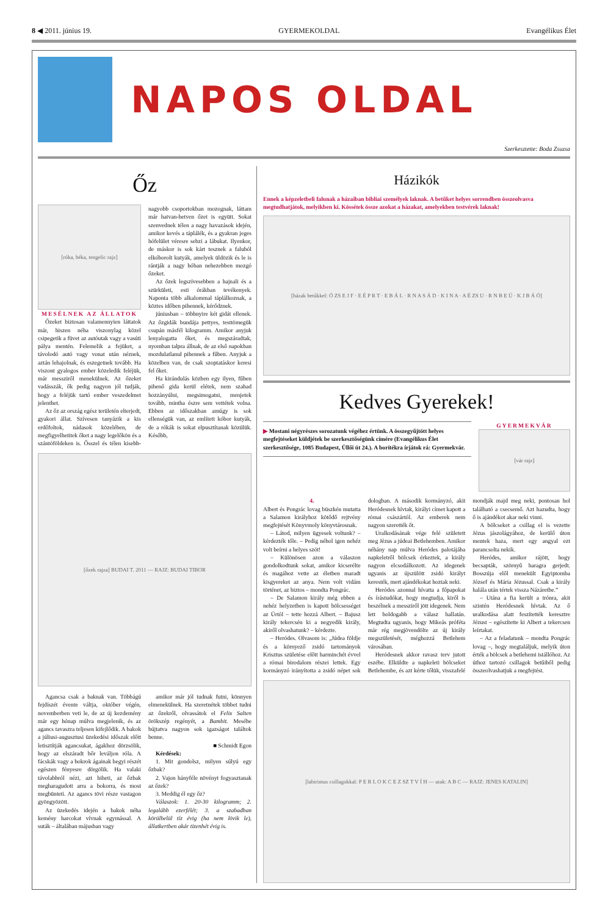8 ◀ 2011. június 19. GYERMEKOLDAL Evangélikus Élet
NAPOS OLDAL
Szerkesztette: Boda Zsuzsa
Őz
[róka, béka, tengelic rajz]
MESÉLNEK AZ ÁLLATOK
Őzeket biztosan valamennyien láttatok már, hiszen néha viszonylag közel csipegetik a füvet az autóutak vagy a vasúti pálya mentén. Felemelik a fejüket, a távolodó autó vagy vonat után néznek, aztán lehajolnak, és eszegetnek tovább. Ha viszont gyalogos ember közeledik feléjük, már messziről menekülnek. Az őzeket vadásszák, ők pedig nagyon jól tudják, hogy a feléjük tartó ember veszedelmet jelenthet.
Az őz az ország egész területén elterjedt, gyakori állat. Szívesen tanyázik a kis erdőfoltok, nádasok közelében, de megfigyelhetitek őket a nagy legelőkön és a szántóföldeken is. Ősszel és télen kisebb-nagyobb csoportokban mozognak, láttam már hatvan-hetven őzet is együtt. Sokat szenvednek télen a nagy havazások idején, amikor kevés a táplálék, és a gyakran jeges hófelület véresre sebzi a lábukat. Ilyenkor, de máskor is sok kárt tesznek a faluból elkóborolt kutyák, amelyek üldözik és le is rántják a nagy hóban nehezebben mozgó őzeket.
Az őzek legszívesebben a hajnali és a szürkületi, esti órákban tevékenyek. Naponta több alkalommal táplálkoznak, a köztes időben pihennek, kérődznek.
júniusban – többnyire két gidát ellenek. Az őzgidák bundája pettyes, testtömegük csupán másfél kilogramm. Amikor anyjuk lenyalogatta őket, és megszáradtak, nyomban talpra állnak, de az első napokban mozdulatlanul pihennek a fűben. Anyjuk a közelben van, de csak szoptatáskor keresi fel őket.
Ha kirándulás közben egy ilyen, fűben pihenő gida kerül elétek, nem szabad hozzányúlni, megsimogatni, menjetek tovább, mintha észre sem vettétek volna. Ebben az időszakban amúgy is sok ellenségük van, az említett kóbor kutyák, de a rókák is sokat elpusztítanak közülük. Később,
[őzek rajza] BUDAI T. 2011 — RAJZ: BUDAI TIBOR
Agancsa csak a baknak van. Többágú fejdíszét évente váltja, október végén, novemberben veti le, de az új kezdemény már egy hónap múlva megjelenik, és az agancs tavaszra teljesen kifejlődik. A bakok a júliusi-augusztusi üzekedési időszak előtt letisztítják agancsukat, ágakhoz dörzsölik, hogy az elszáradt bőr leváljon róla. A fácskák vagy a bokrok ágainak hegyi részét egészen fényesre dörgölik. Ha valaki távolabbról nézi, azt hiheti, az őzbak megharagudott arra a bokorra, és most megbünteti. Az agancs tövi része vastagon gyöngyözött.
Az üzekedés idején a bakok néha kemény harcokat vívnak egymással. A suták – általában májusban vagy
amikor már jól tudnak futni, könnyen elmenekülnek. Ha szeretnétek többet tudni az őzekről, olvassátok el Felix Salten örökszép regényét, a Bambit. Mesébe bújtatva nagyon sok igazságot találtok benne.
■ Schmidt Egon
Kérdések:
1. Mit gondolsz, milyen súlyú egy őzbak?
2. Vajon hányféle növényt fogyasztanak az őzek?
3. Meddig él egy őz?
Válaszok: 1. 20-30 kilogramm; 2. legalább ezerfélét; 3. a szabadban körülbelül tíz évig (ha nem lövik le), állatkertben akár tizenhét évig is.
Házikók
Ennek a képzeletbeli falunak a házaiban bibliai személyek laknak. A betűket helyes sorrendben összeolvasva megtudhatjátok, melyikben ki. Kössétek össze azokat a házakat, amelyekben testvérek laknak!
[házak betűkkel: Ó ZS E J F · E É P R T · E B Á L · R N A S Á D · K I N A · A É ZS U · R N B E Ú · K J B Á Ó]
Kedves Gyerekek!
▶ Mostani négyrészes sorozatunk végéhez értünk. A összegyűjtött helyes megfejtéseket küldjétek be szerkesztőségünk címére (Evangélikus Élet szerkesztősége, 1085 Budapest, Üllői út 24.). A borítékra írjátok rá: Gyermekvár.
GYERMEKVÁR
[vár rajz]
4.
Albert és Pongrác lovag büszkén mutatta a Salamon királyhoz kötődő rejtvény megfejtését Könyvmoly könyvtárosnak.
– Látod, milyen ügyesek voltunk? – kérdezték tőle. – Pedig néhol igen nehéz volt beírni a helyes szót!
– Különösen azon a válaszon gondolkodtunk sokat, amikor kicserélte és magához vette az életben maradt kisgyereket az anya. Nem volt vidám történet, az biztos – mondta Pongrác.
– De Salamon király még ebben a nehéz helyzetben is kapott bölcsességet az Úrtól – tette hozzá Albert. – Bajusz király tekercsén ki a negyedik király, akiről olvashatunk? – kérdezte.
– Heródes. Olvasom is: „Júdea földje és a környező zsidó tartományok Krisztus születése előtt harminchét évvel a római birodalom részei lettek. Egy kormányzó irányította a zsidó népet sok dologban. A második kormányzó, akit Heródesnek hívtak, királyi címet kapott a római császártól. Az emberek nem nagyon szerették őt.
Uralkodásának vége felé született meg Jézus a júdeai Betlehemben. Amikor néhány nap múlva Heródes palotájába napkeletről bölcsek érkeztek, a király nagyon elcsodálkozott. Az idegenek ugyanis az újszülött zsidó királyt keresték, mert ajándékokat hoztak neki.
Heródes azonnal hívatta a főpapokat és írástudókat, hogy megtudja, kiről is beszélnek a messziről jött idegenek. Nem lett boldogabb a válasz hallatán. Megtudta ugyanis, hogy Mikeás próféta már rég megjövendölte az új király megszületését, méghozzá Betlehem városában.
Heródesnek akkor ravasz terv jutott eszébe. Elküldte a napkeleti bölcseket Betlehembe, és azt kérte tőlük, visszafelé mondják majd meg neki, pontosan hol található a csecsemő. Azt hazudta, hogy ő is ajándékot akar neki vinni.
A bölcseket a csillag el is vezette Jézus jászolágyához, de kerülő úton mentek haza, mert egy angyal ezt parancsolta nekik.
Heródes, amikor rájött, hogy becsapták, szörnyű haragra gerjedt. Bosszúja elől menekült Egyiptomba József és Mária Jézussal. Csak a király halála után tértek vissza Názáretbe.”
– Utána a fia került a trónra, akit szintén Heródesnek hívtak. Az ő uralkodása alatt feszítették keresztre Jézust – egészítette ki Albert a tekercsen leírtakat.
– Az a feladatunk – mondta Pongrác lovag –, hogy megtaláljuk, melyik úton érték a bölcsek a betlehemi istállóhoz. Az úthoz tartozó csillagok betűiből pedig összeolvashatjuk a megfejtést.
[labirintus csillagokkal: P E R L O K C E Z SZ T V Í H — utak: A B C — RAJZ: JENES KATALIN]